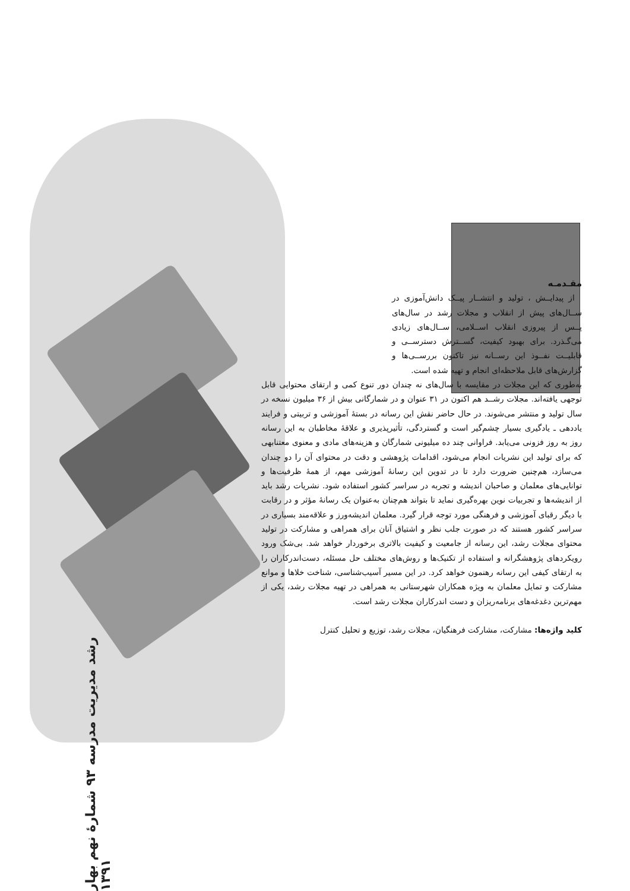مقـدمـه
از پیدایــش ، تولید و انتشــار پیــک دانش‌آموزی در ســال‌های پیش از انقلاب و مجلات رشد در سال‌های پــس از پیروزی انقلاب اســلامی، ســال‌های زیادی می‌گـذرد. برای بهبود کیفیت، گســترش دسترســی و قابلیــت نفــوذ این رســانه نیز تاکنون بررســی‌ها و گزارش‌های قابل ملاحظه‌ای انجام و تهیه شده است.
به‌طوری که این مجلات در مقایسه با سال‌های نه چندان دور تنوع کمی و ارتقای محتوایی قابل توجهی یافته‌اند. مجلات رشــد هم اکنون در ۳۱ عنوان و در شمارگانی بیش از ۳۶ میلیون نسخه در سال تولید و منتشر می‌شوند. در حال حاضر نقش این رسانه در بستهٔ آموزشی و تربیتی و فرایند یاددهی ـ یادگیری بسیار چشم‌گیر است و گستردگی، تأثیرپذیری و علاقهٔ مخاطبان به این رسانه روز به روز فزونی می‌یابد. فراوانی چند ده میلیونی شمارگان و هزینه‌های مادی و معنوی معتنابهی که برای تولید این نشریات انجام می‌شود، اقدامات پژوهشی و دقت در محتوای آن را دو چندان می‌سازد، هم‌چنین ضرورت دارد تا در تدوین این رسانهٔ آموزشی مهم، از همهٔ ظرفیت‌ها و توانایی‌های معلمان و صاحبان اندیشه و تجربه در سراسر کشور استفاده شود. نشریات رشد باید از اندیشه‌ها و تجربیات نوین بهره‌گیری نماید تا بتواند هم‌چنان به‌عنوان یک رسانهٔ مؤثر و در رقابت با دیگر رقبای آموزشی و فرهنگی مورد توجه قرار گیرد. معلمان اندیشه‌ورز و علاقه‌مند بسیاری در سراسر کشور هستند که در صورت جلب نظر و اشتیاق آنان برای همراهی و مشارکت در تولید محتوای مجلات رشد، این رسانه از جامعیت و کیفیت بالاتری برخوردار خواهد شد. بی‌شک ورود رویکردهای پژوهشگرانه و استفاده از تکنیک‌ها و روش‌های مختلف حل مسئله، دست‌اندرکاران را به ارتقای کیفی این رسانه رهنمون خواهد کرد. در این مسیر آسیب‌شناسی، شناخت خلاها و موانع مشارکت و تمایل معلمان به ویژه همکاران شهرستانی به همراهی در تهیه مجلات رشد، یکی از مهم‌ترین دغدغه‌های برنامه‌ریزان و دست اندرکاران مجلات رشد است.
کلید واژه‌ها: مشارکت، مشارکت فرهنگیان، مجلات رشد، توزیع و تحلیل کنترل
رشد مدیریت مدرسه ۹۳ شمارهٔ نهم بهار ۱۳۹۱